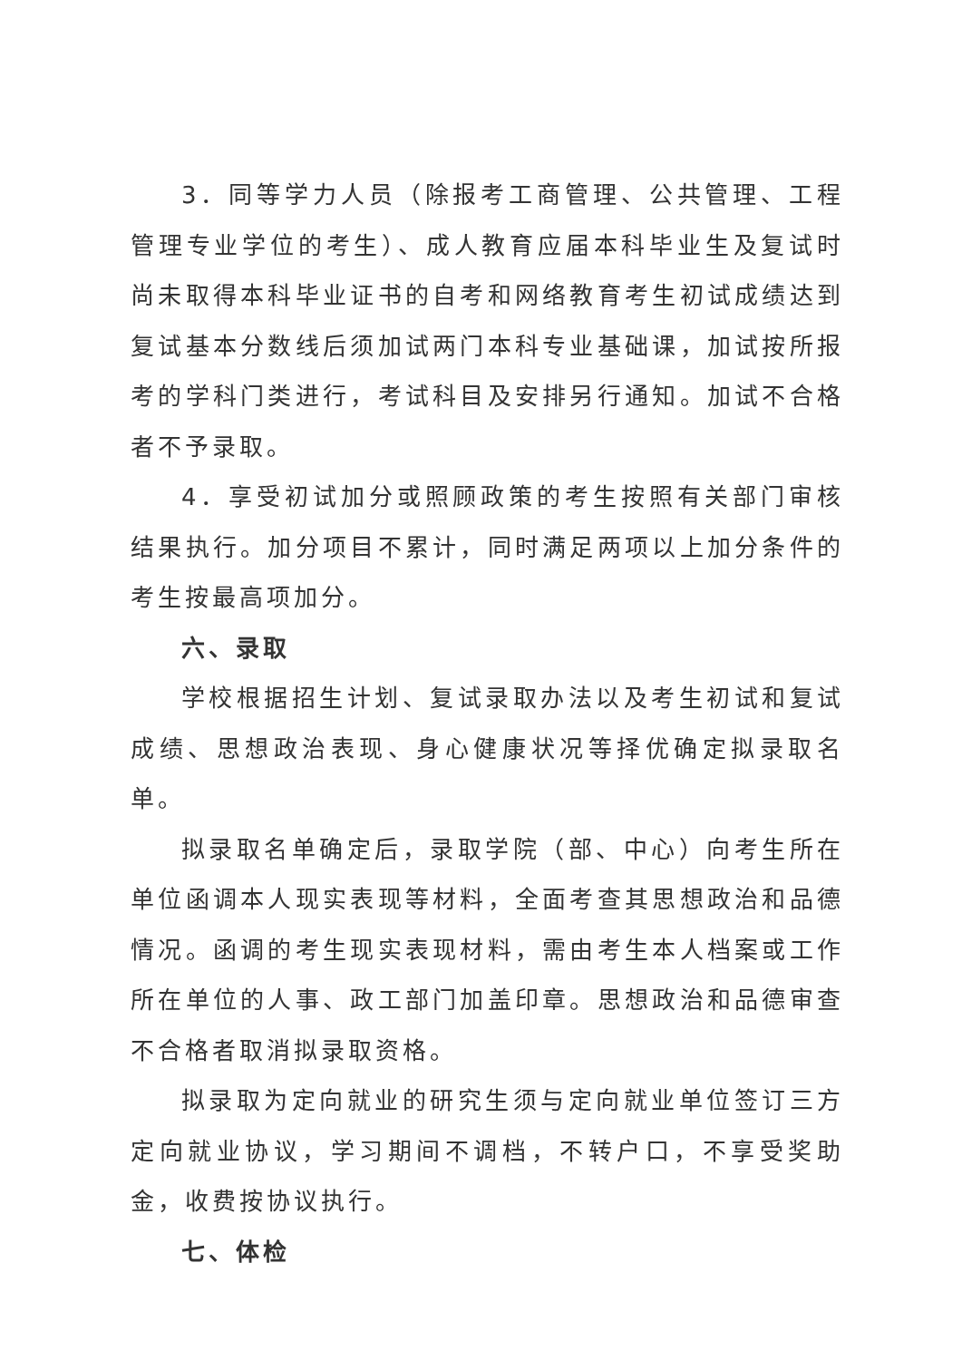3．同等学力人员（除报考工商管理、公共管理、工程管理专业学位的考生）、成人教育应届本科毕业生及复试时尚未取得本科毕业证书的自考和网络教育考生初试成绩达到复试基本分数线后须加试两门本科专业基础课，加试按所报考的学科门类进行，考试科目及安排另行通知。加试不合格者不予录取。
4．享受初试加分或照顾政策的考生按照有关部门审核结果执行。加分项目不累计，同时满足两项以上加分条件的考生按最高项加分。
六、录取
学校根据招生计划、复试录取办法以及考生初试和复试成绩、思想政治表现、身心健康状况等择优确定拟录取名单。
拟录取名单确定后，录取学院（部、中心）向考生所在单位函调本人现实表现等材料，全面考查其思想政治和品德情况。函调的考生现实表现材料，需由考生本人档案或工作所在单位的人事、政工部门加盖印章。思想政治和品德审查不合格者取消拟录取资格。
拟录取为定向就业的研究生须与定向就业单位签订三方定向就业协议，学习期间不调档，不转户口，不享受奖助金，收费按协议执行。
七、体检